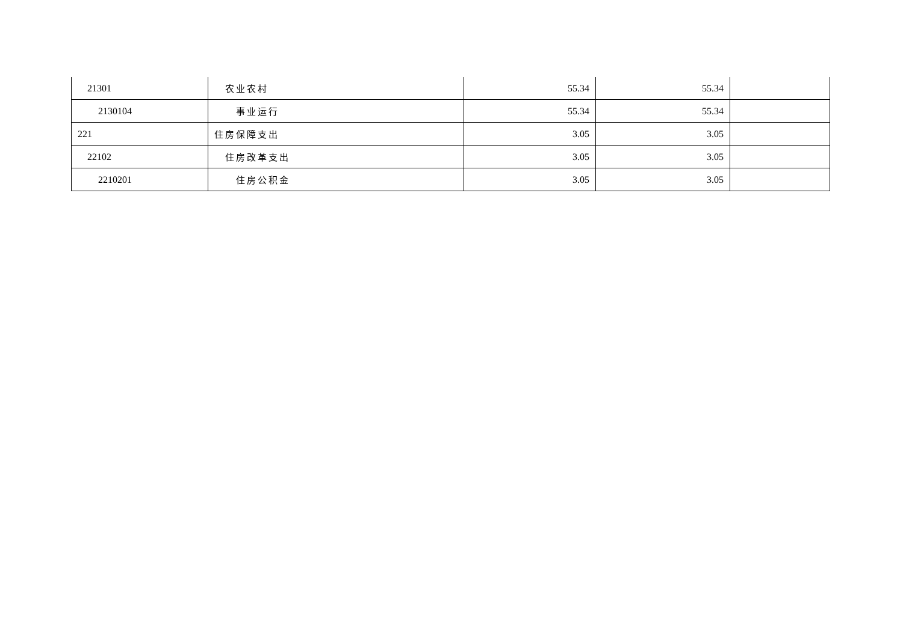| 21301 | 农业农村 | 55.34 | 55.34 | |
| 2130104 | 事业运行 | 55.34 | 55.34 | |
| 221 | 住房保障支出 | 3.05 | 3.05 | |
| 22102 | 住房改革支出 | 3.05 | 3.05 | |
| 2210201 | 住房公积金 | 3.05 | 3.05 | |